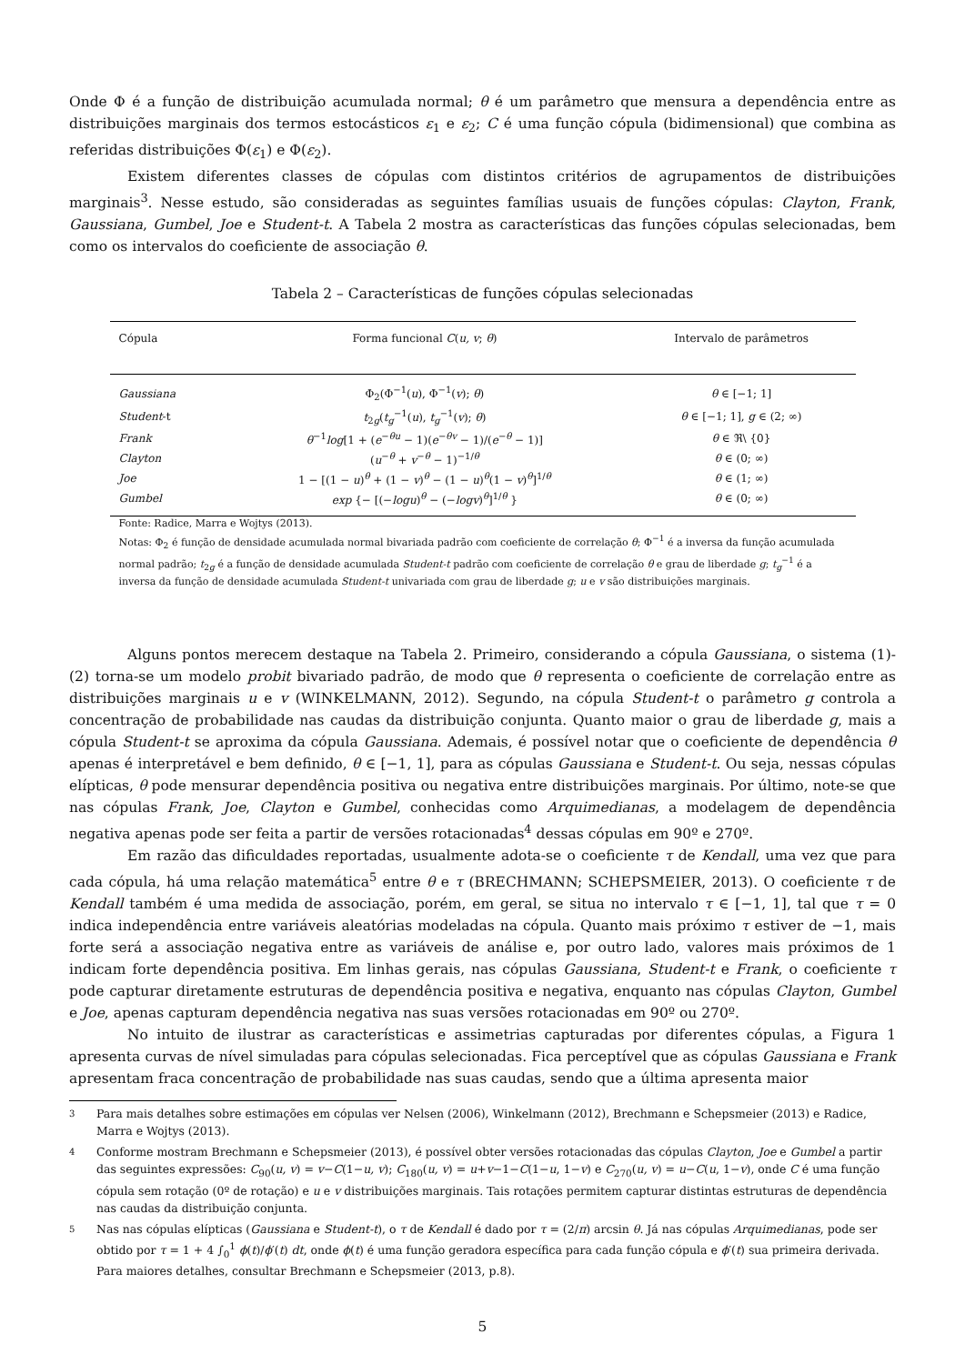Onde Φ é a função de distribuição acumulada normal; θ é um parâmetro que mensura a dependência entre as distribuições marginais dos termos estocásticos ε<sub>1</sub> e ε<sub>2</sub>; C é uma função cópula (bidimensional) que combina as referidas distribuições Φ(ε<sub>1</sub>) e Φ(ε<sub>2</sub>).
Existem diferentes classes de cópulas com distintos critérios de agrupamentos de distribuições marginais<sup>3</sup>. Nesse estudo, são consideradas as seguintes famílias usuais de funções cópulas: Clayton, Frank, Gaussiana, Gumbel, Joe e Student-t. A Tabela 2 mostra as características das funções cópulas selecionadas, bem como os intervalos do coeficiente de associação θ.
Tabela 2 – Características de funções cópulas selecionadas
| Cópula | Forma funcional C ( u, v ; θ ) | Intervalo de parâmetros |
| --- | --- | --- |
| Gaussiana | Φ<sub>2</sub>(Φ<sup>−1</sup>( u ), Φ<sup>−1</sup>( v ); θ ) | θ ∈ [−1; 1] |
| Student -t | t<sub>2g</sub>( t<sub>g</sub><sup>−1</sup>( u ), t<sub>g</sub><sup>−1</sup>( v ); θ ) | θ ∈ [−1; 1], g ∈ (2; ∞) |
| Frank | θ<sup>−1</sup> log [1 + ( e<sup>−θu</sup> − 1)( e<sup>−θv</sup> − 1)/( e<sup>−θ</sup> − 1)] | θ ∈ ℜ\ {0} |
| Clayton | ( u<sup>−θ</sup> + v<sup>−θ</sup> − 1)<sup>−1/θ</sup> | θ ∈ (0; ∞) |
| Joe | 1 − [(1 − u )<sup>θ</sup> + (1 − v )<sup>θ</sup> − (1 − u )<sup>θ</sup>(1 − v )<sup>θ</sup>]<sup>1/θ</sup> | θ ∈ (1; ∞) |
| Gumbel | exp {− [(− logu )<sup>θ</sup> − (− logv )<sup>θ</sup>]<sup>1/θ</sup> } | θ ∈ (0; ∞) |
Fonte: Radice, Marra e Wojtys (2013).
Notas: Φ<sub>2</sub> é função de densidade acumulada normal bivariada padrão com coeficiente de correlação θ; Φ<sup>−1</sup> é a inversa da função acumulada normal padrão; t<sub>2g</sub> é a função de densidade acumulada Student-t padrão com coeficiente de correlação θ e grau de liberdade g; t<sub>g</sub><sup>−1</sup> é a inversa da função de densidade acumulada Student-t univariada com grau de liberdade g; u e v são distribuições marginais.
Alguns pontos merecem destaque na Tabela 2. Primeiro, considerando a cópula Gaussiana, o sistema (1)-(2) torna-se um modelo probit bivariado padrão, de modo que θ representa o coeficiente de correlação entre as distribuições marginais u e v (WINKELMANN, 2012). Segundo, na cópula Student-t o parâmetro g controla a concentração de probabilidade nas caudas da distribuição conjunta. Quanto maior o grau de liberdade g, mais a cópula Student-t se aproxima da cópula Gaussiana. Ademais, é possível notar que o coeficiente de dependência θ apenas é interpretável e bem definido, θ ∈ [−1, 1], para as cópulas Gaussiana e Student-t. Ou seja, nessas cópulas elípticas, θ pode mensurar dependência positiva ou negativa entre distribuições marginais. Por último, note-se que nas cópulas Frank, Joe, Clayton e Gumbel, conhecidas como Arquimedianas, a modelagem de dependência negativa apenas pode ser feita a partir de versões rotacionadas<sup>4</sup> dessas cópulas em 90º e 270º.
Em razão das dificuldades reportadas, usualmente adota-se o coeficiente τ de Kendall, uma vez que para cada cópula, há uma relação matemática<sup>5</sup> entre θ e τ (BRECHMANN; SCHEPSMEIER, 2013). O coeficiente τ de Kendall também é uma medida de associação, porém, em geral, se situa no intervalo τ ∈ [−1, 1], tal que τ = 0 indica independência entre variáveis aleatórias modeladas na cópula. Quanto mais próximo τ estiver de −1, mais forte será a associação negativa entre as variáveis de análise e, por outro lado, valores mais próximos de 1 indicam forte dependência positiva. Em linhas gerais, nas cópulas Gaussiana, Student-t e Frank, o coeficiente τ pode capturar diretamente estruturas de dependência positiva e negativa, enquanto nas cópulas Clayton, Gumbel e Joe, apenas capturam dependência negativa nas suas versões rotacionadas em 90º ou 270º.
No intuito de ilustrar as características e assimetrias capturadas por diferentes cópulas, a Figura 1 apresenta curvas de nível simuladas para cópulas selecionadas. Fica perceptível que as cópulas Gaussiana e Frank apresentam fraca concentração de probabilidade nas suas caudas, sendo que a última apresenta maior
3 Para mais detalhes sobre estimações em cópulas ver Nelsen (2006), Winkelmann (2012), Brechmann e Schepsmeier (2013) e Radice, Marra e Wojtys (2013).
4 Conforme mostram Brechmann e Schepsmeier (2013), é possível obter versões rotacionadas das cópulas Clayton, Joe e Gumbel a partir das seguintes expressões: C<sub>90</sub>(u, v) = v−C(1−u, v); C<sub>180</sub>(u, v) = u+v−1−C(1−u, 1−v) e C<sub>270</sub>(u, v) = u−C(u, 1−v), onde C é uma função cópula sem rotação (0º de rotação) e u e v distribuições marginais. Tais rotações permitem capturar distintas estruturas de dependência nas caudas da distribuição conjunta.
5 Nas nas cópulas elípticas (Gaussiana e Student-t), o τ de Kendall é dado por τ = (2/π) arcsin θ. Já nas cópulas Arquimedianas, pode ser obtido por τ = 1 + 4 ∫<sub>0</sub><sup>1</sup> ϕ(t)/ϕ′(t) dt, onde ϕ(t) é uma função geradora específica para cada função cópula e ϕ′(t) sua primeira derivada. Para maiores detalhes, consultar Brechmann e Schepsmeier (2013, p.8).
5